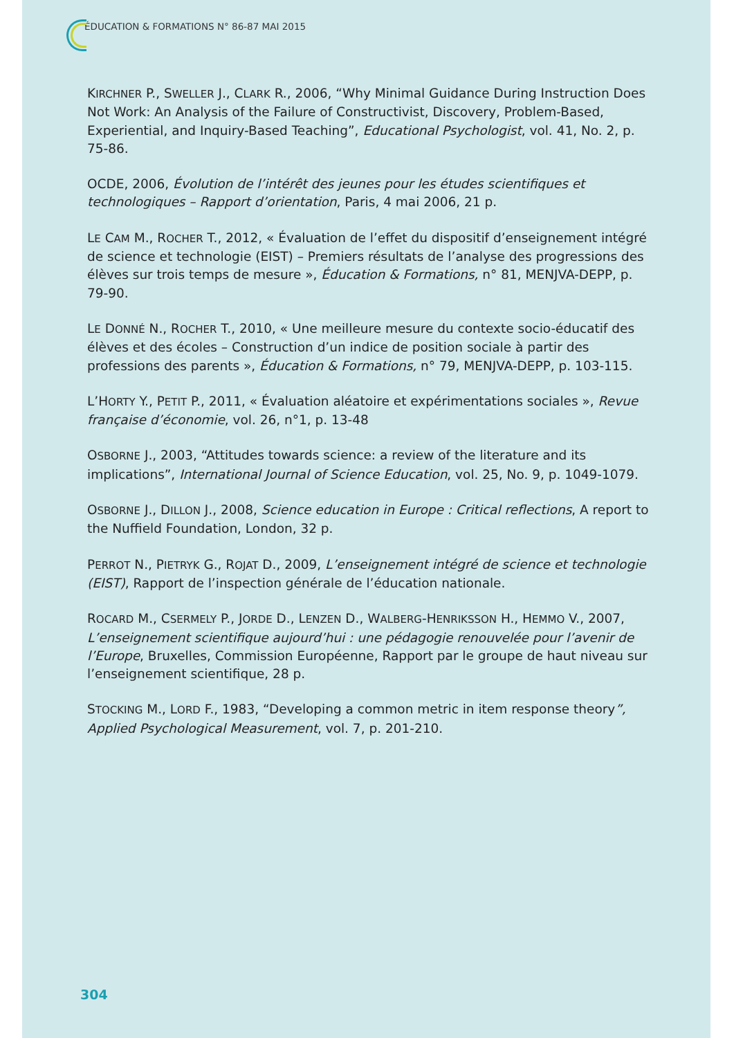ÉDUCATION & FORMATIONS N° 86-87 MAI 2015
KIRCHNER P., SWELLER J., CLARK R., 2006, “Why Minimal Guidance During Instruction Does Not Work: An Analysis of the Failure of Constructivist, Discovery, Problem-Based, Experiential, and Inquiry-Based Teaching”, Educational Psychologist, vol. 41, No. 2, p. 75-86.
OCDE, 2006, Évolution de l’intérêt des jeunes pour les études scientifiques et technologiques – Rapport d’orientation, Paris, 4 mai 2006, 21 p.
LE CAM M., ROCHER T., 2012, « Évaluation de l’effet du dispositif d’enseignement intégré de science et technologie (EIST) – Premiers résultats de l’analyse des progressions des élèves sur trois temps de mesure », Éducation & Formations, n° 81, MENJVA-DEPP, p. 79-90.
LE DONNÉ N., ROCHER T., 2010, « Une meilleure mesure du contexte socio-éducatif des élèves et des écoles – Construction d’un indice de position sociale à partir des professions des parents », Éducation & Formations, n° 79, MENJVA-DEPP, p. 103-115.
L’HORTY Y., PETIT P., 2011, « Évaluation aléatoire et expérimentations sociales », Revue française d’économie, vol. 26, n°1, p. 13-48
OSBORNE J., 2003, “Attitudes towards science: a review of the literature and its implications”, International Journal of Science Education, vol. 25, No. 9, p. 1049-1079.
OSBORNE J., DILLON J., 2008, Science education in Europe : Critical reflections, A report to the Nuffield Foundation, London, 32 p.
PERROT N., PIETRYK G., ROJAT D., 2009, L’enseignement intégré de science et technologie (EIST), Rapport de l’inspection générale de l’éducation nationale.
ROCARD M., CSERMELY P., JORDE D., LENZEN D., WALBERG-HENRIKSSON H., HEMMO V., 2007, L’enseignement scientifique aujourd’hui : une pédagogie renouvelée pour l’avenir de l’Europe, Bruxelles, Commission Européenne, Rapport par le groupe de haut niveau sur l’enseignement scientifique, 28 p.
STOCKING M., LORD F., 1983, “Developing a common metric in item response theory”, Applied Psychological Measurement, vol. 7, p. 201-210.
304